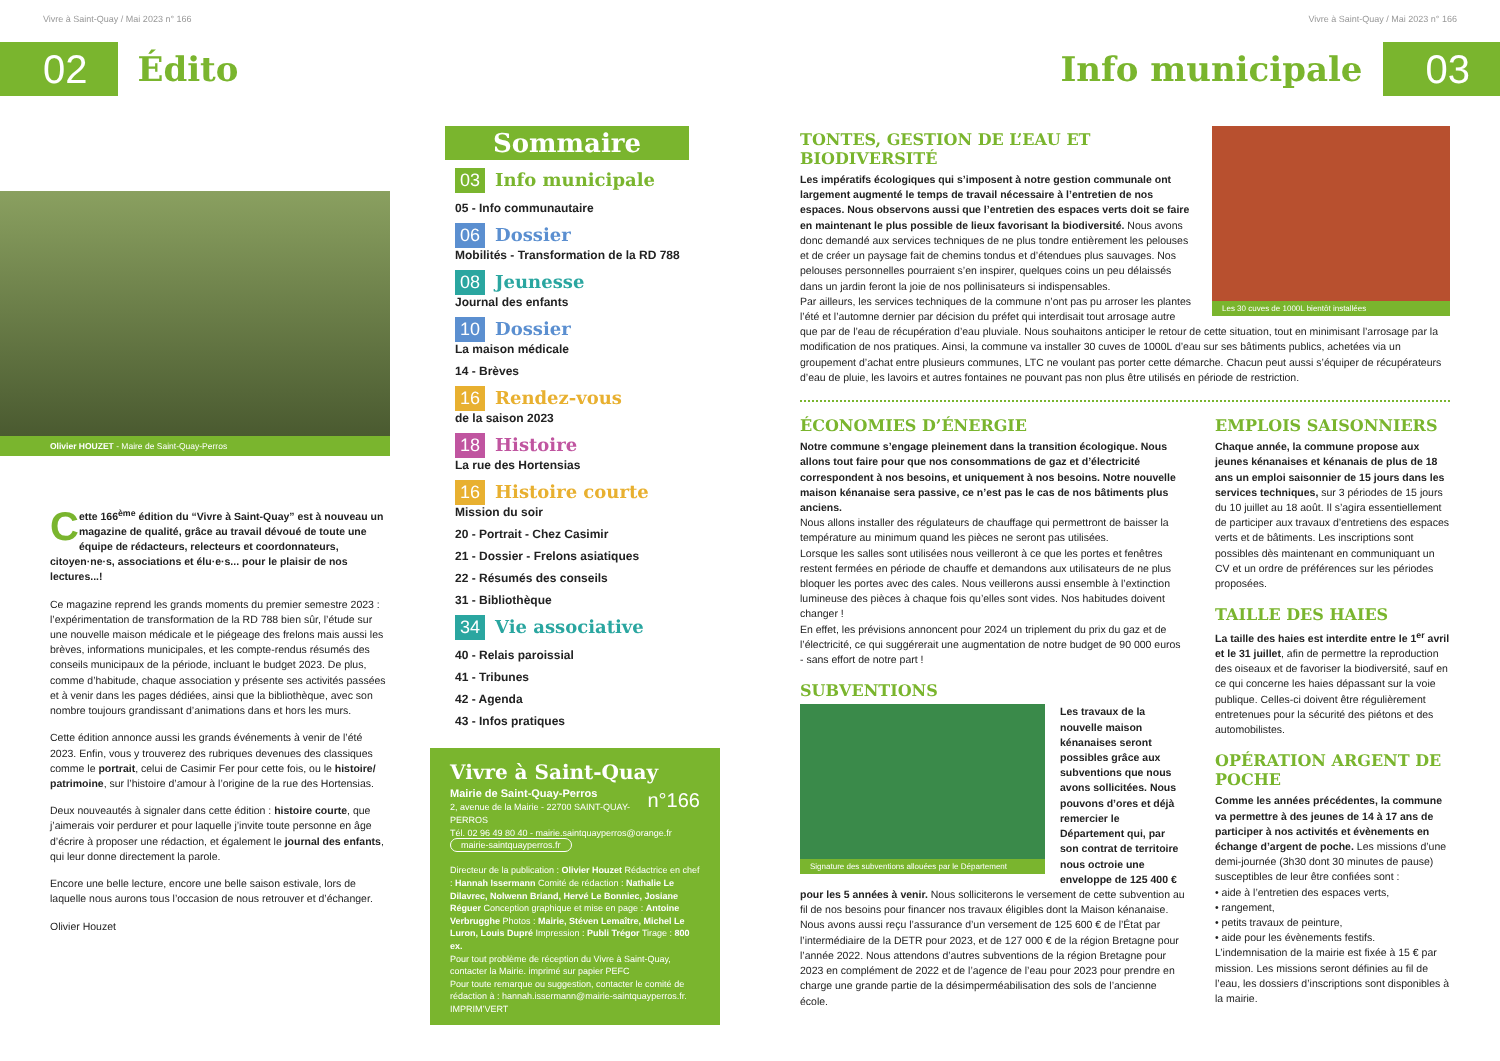Vivre à Saint-Quay / Mai 2023 n° 166 Vivre à Saint-Quay / Mai 2023 n° 166
02 Édito Info municipale 03
Olivier HOUZET - Maire de Saint-Quay-Perros
Cette 166<sup>ème</sup> édition du “Vivre à Saint-Quay” est à nouveau un magazine de qualité, grâce au travail dévoué de toute une équipe de rédacteurs, relecteurs et coordonnateurs, citoyen·ne·s, associations et élu·e·s... pour le plaisir de nos lectures...!
Ce magazine reprend les grands moments du premier semestre 2023 : l’expérimentation de transformation de la RD 788 bien sûr, l’étude sur une nouvelle maison médicale et le piégeage des frelons mais aussi les brèves, informations municipales, et les compte-rendus résumés des conseils municipaux de la période, incluant le budget 2023. De plus, comme d’habitude, chaque association y présente ses activités passées et à venir dans les pages dédiées, ainsi que la bibliothèque, avec son nombre toujours grandissant d’animations dans et hors les murs.
Cette édition annonce aussi les grands événements à venir de l’été 2023. Enfin, vous y trouverez des rubriques devenues des classiques comme le portrait, celui de Casimir Fer pour cette fois, ou le histoire/ patrimoine, sur l’histoire d’amour à l’origine de la rue des Hortensias.
Deux nouveautés à signaler dans cette édition : histoire courte, que j’aimerais voir perdurer et pour laquelle j’invite toute personne en âge d’écrire à proposer une rédaction, et également le journal des enfants, qui leur donne directement la parole.
Encore une belle lecture, encore une belle saison estivale, lors de laquelle nous aurons tous l’occasion de nous retrouver et d’échanger.
Olivier Houzet
Sommaire
03 Info municipale
05 - Info communautaire
06 Dossier
Mobilités - Transformation de la RD 788
08 Jeunesse
Journal des enfants
10 Dossier
La maison médicale
14 - Brèves
16 Rendez-vous
de la saison 2023
18 Histoire
La rue des Hortensias
16 Histoire courte
Mission du soir
20 - Portrait - Chez Casimir
21 - Dossier - Frelons asiatiques
22 - Résumés des conseils
31 - Bibliothèque
34 Vie associative
40 - Relais paroissial
41 - Tribunes
42 - Agenda
43 - Infos pratiques
Vivre à Saint-Quay n°166
Mairie de Saint-Quay-Perros
2, avenue de la Mairie - 22700 SAINT-QUAY-PERROS
Tél. 02 96 49 80 40 - mairie.saintquayperros@orange.fr
mairie-saintquayperros.fr
Directeur de la publication : Olivier Houzet Rédactrice en chef : Hannah Issermann Comité de rédaction : Nathalie Le Dilavrec, Nolwenn Briand, Hervé Le Bonniec, Josiane Réguer Conception graphique et mise en page : Antoine Verbrugghe Photos : Mairie, Stéven Lemaître, Michel Le Luron, Louis Dupré Impression : Publi Trégor Tirage : 800 ex.
Pour tout problème de réception du Vivre à Saint-Quay, contacter la Mairie. imprimé sur papier PEFC
Pour toute remarque ou suggestion, contacter le comité de rédaction à : hannah.issermann@mairie-saintquayperros.fr. IMPRIM’VERT
Les 30 cuves de 1000L bientôt installées
TONTES, GESTION DE L’EAU ET BIODIVERSITÉ
Les impératifs écologiques qui s’imposent à notre gestion communale ont largement augmenté le temps de travail nécessaire à l’entretien de nos espaces. Nous observons aussi que l’entretien des espaces verts doit se faire en maintenant le plus possible de lieux favorisant la biodiversité. Nous avons donc demandé aux services techniques de ne plus tondre entièrement les pelouses et de créer un paysage fait de chemins tondus et d’étendues plus sauvages. Nos pelouses personnelles pourraient s’en inspirer, quelques coins un peu délaissés dans un jardin feront la joie de nos pollinisateurs si indispensables.
Par ailleurs, les services techniques de la commune n’ont pas pu arroser les plantes l’été et l’automne dernier par décision du préfet qui interdisait tout arrosage autre que par de l’eau de récupération d’eau pluviale. Nous souhaitons anticiper le retour de cette situation, tout en minimisant l’arrosage par la modification de nos pratiques. Ainsi, la commune va installer 30 cuves de 1000L d’eau sur ses bâtiments publics, achetées via un groupement d’achat entre plusieurs communes, LTC ne voulant pas porter cette démarche. Chacun peut aussi s’équiper de récupérateurs d’eau de pluie, les lavoirs et autres fontaines ne pouvant pas non plus être utilisés en période de restriction.
ÉCONOMIES D’ÉNERGIE
Notre commune s’engage pleinement dans la transition écologique. Nous allons tout faire pour que nos consommations de gaz et d’électricité correspondent à nos besoins, et uniquement à nos besoins. Notre nouvelle maison kénanaise sera passive, ce n’est pas le cas de nos bâtiments plus anciens.
Nous allons installer des régulateurs de chauffage qui permettront de baisser la température au minimum quand les pièces ne seront pas utilisées.
Lorsque les salles sont utilisées nous veilleront à ce que les portes et fenêtres restent fermées en période de chauffe et demandons aux utilisateurs de ne plus bloquer les portes avec des cales. Nous veillerons aussi ensemble à l’extinction lumineuse des pièces à chaque fois qu’elles sont vides. Nos habitudes doivent changer !
En effet, les prévisions annoncent pour 2024 un triplement du prix du gaz et de l’électricité, ce qui suggérerait une augmentation de notre budget de 90 000 euros - sans effort de notre part !
SUBVENTIONS
Signature des subventions allouées par le Département
Les travaux de la nouvelle maison kénanaises seront possibles grâce aux subventions que nous avons sollicitées. Nous pouvons d’ores et déjà remercier le Département qui, par son contrat de territoire nous octroie une enveloppe de 125 400 € pour les 5 années à venir. Nous solliciterons le versement de cette subvention au fil de nos besoins pour financer nos travaux éligibles dont la Maison kénanaise. Nous avons aussi reçu l’assurance d’un versement de 125 600 € de l’État par l’intermédiaire de la DETR pour 2023, et de 127 000 € de la région Bretagne pour l’année 2022. Nous attendons d’autres subventions de la région Bretagne pour 2023 en complément de 2022 et de l’agence de l’eau pour 2023 pour prendre en charge une grande partie de la désimperméabilisation des sols de l’ancienne école.
EMPLOIS SAISONNIERS
Chaque année, la commune propose aux jeunes kénanaises et kénanais de plus de 18 ans un emploi saisonnier de 15 jours dans les services techniques, sur 3 périodes de 15 jours du 10 juillet au 18 août. Il s’agira essentiellement de participer aux travaux d’entretiens des espaces verts et de bâtiments. Les inscriptions sont possibles dès maintenant en communiquant un CV et un ordre de préférences sur les périodes proposées.
TAILLE DES HAIES
La taille des haies est interdite entre le 1<sup>er</sup> avril et le 31 juillet, afin de permettre la reproduction des oiseaux et de favoriser la biodiversité, sauf en ce qui concerne les haies dépassant sur la voie publique. Celles-ci doivent être régulièrement entretenues pour la sécurité des piétons et des automobilistes.
OPÉRATION ARGENT DE POCHE
Comme les années précédentes, la commune va permettre à des jeunes de 14 à 17 ans de participer à nos activités et évènements en échange d’argent de poche. Les missions d’une demi-journée (3h30 dont 30 minutes de pause) susceptibles de leur être confiées sont :
• aide à l’entretien des espaces verts,
• rangement,
• petits travaux de peinture,
• aide pour les évènements festifs.
L’indemnisation de la mairie est fixée à 15 € par mission. Les missions seront définies au fil de l’eau, les dossiers d’inscriptions sont disponibles à la mairie.